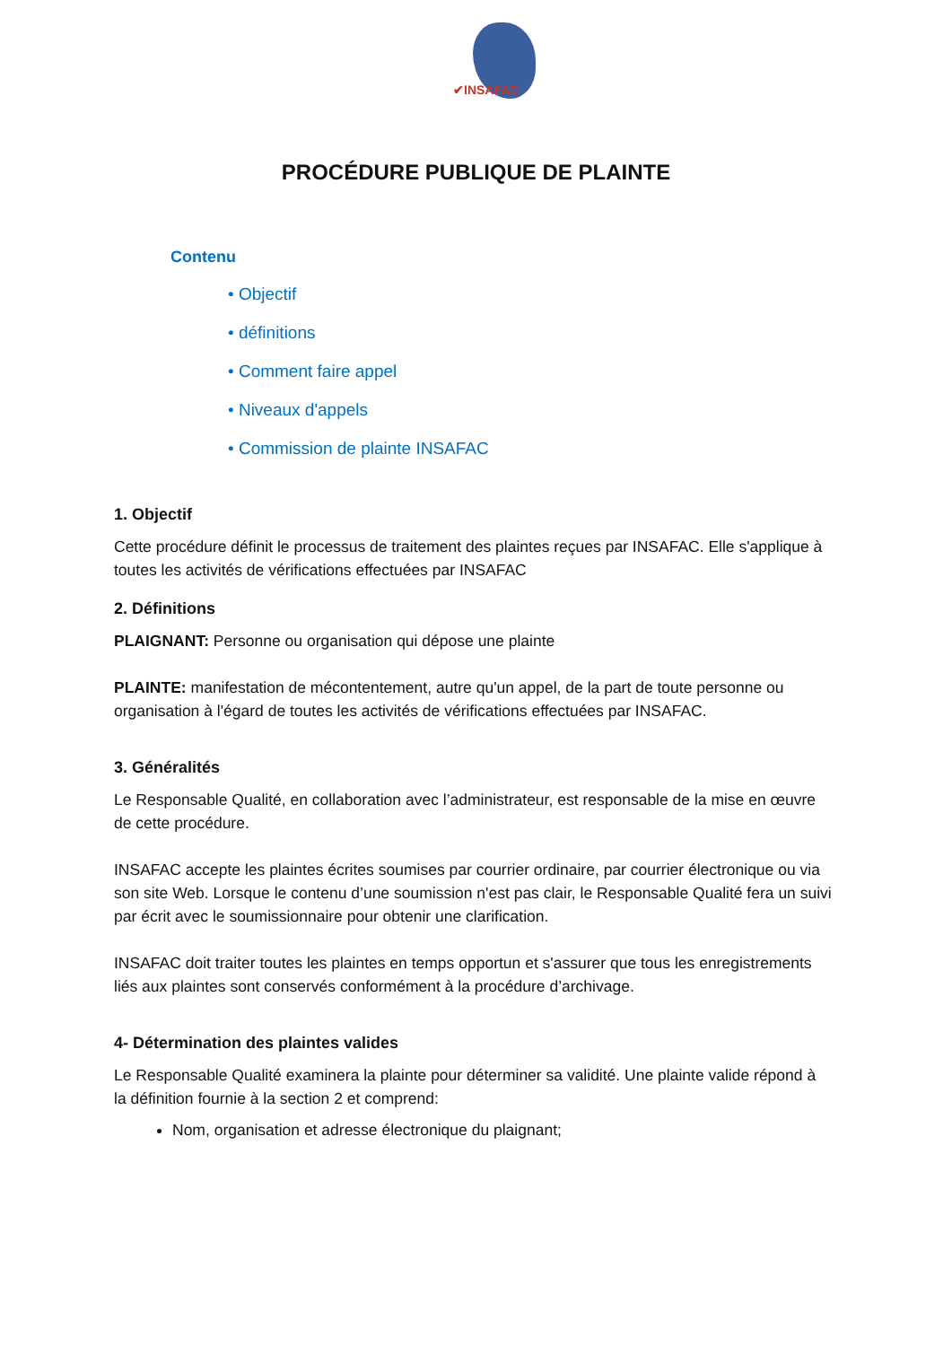✔INSAFAC
PROCÉDURE PUBLIQUE DE PLAINTE
Contenu
• Objectif
• définitions
• Comment faire appel
• Niveaux d'appels
• Commission de plainte INSAFAC
1. Objectif
Cette procédure définit le processus de traitement des plaintes reçues par INSAFAC. Elle s'applique à toutes les activités de vérifications effectuées par INSAFAC
2. Définitions
PLAIGNANT: Personne ou organisation qui dépose une plainte
PLAINTE: manifestation de mécontentement, autre qu'un appel, de la part de toute personne ou organisation à l'égard de toutes les activités de vérifications effectuées par INSAFAC.
3. Généralités
Le Responsable Qualité, en collaboration avec l’administrateur, est responsable de la mise en œuvre de cette procédure.
INSAFAC accepte les plaintes écrites soumises par courrier ordinaire, par courrier électronique ou via son site Web. Lorsque le contenu d’une soumission n'est pas clair, le Responsable Qualité fera un suivi par écrit avec le soumissionnaire pour obtenir une clarification.
INSAFAC doit traiter toutes les plaintes en temps opportun et s'assurer que tous les enregistrements liés aux plaintes sont conservés conformément à la procédure d’archivage.
4- Détermination des plaintes valides
Le Responsable Qualité examinera la plainte pour déterminer sa validité. Une plainte valide répond à la définition fournie à la section 2 et comprend:
Nom, organisation et adresse électronique du plaignant;